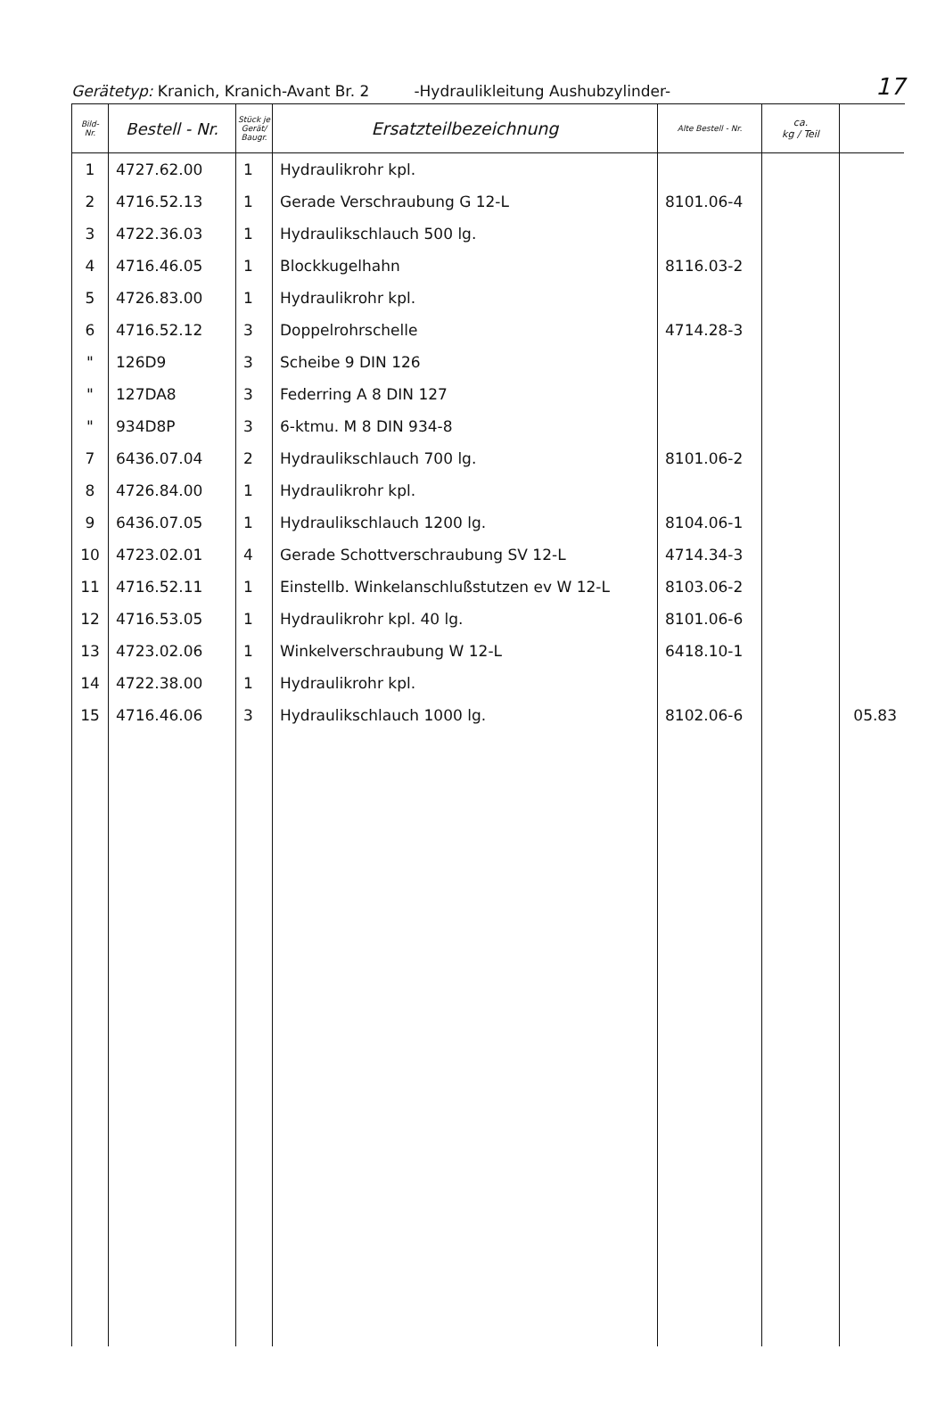Gerätetyp: Kranich, Kranich-Avant Br. 2 -Hydraulikleitung Aushubzylinder- 17
| Bild- Nr. | Bestell - Nr. | Stück je Gerät/ Baugr. | Ersatzteilbezeichnung | Alte Bestell - Nr. | ca. kg / Teil | |
| --- | --- | --- | --- | --- | --- | --- |
| 1 | 4727.62.00 | 1 | Hydraulikrohr kpl. | | | |
| 2 | 4716.52.13 | 1 | Gerade Verschraubung G 12-L | 8101.06-4 | | |
| 3 | 4722.36.03 | 1 | Hydraulikschlauch 500 lg. | | | |
| 4 | 4716.46.05 | 1 | Blockkugelhahn | 8116.03-2 | | |
| 5 | 4726.83.00 | 1 | Hydraulikrohr kpl. | | | |
| 6 | 4716.52.12 | 3 | Doppelrohrschelle | 4714.28-3 | | |
| " | 126D9 | 3 | Scheibe 9 DIN 126 | | | |
| " | 127DA8 | 3 | Federring A 8 DIN 127 | | | |
| " | 934D8P | 3 | 6-ktmu. M 8 DIN 934-8 | | | |
| 7 | 6436.07.04 | 2 | Hydraulikschlauch 700 lg. | 8101.06-2 | | |
| 8 | 4726.84.00 | 1 | Hydraulikrohr kpl. | | | |
| 9 | 6436.07.05 | 1 | Hydraulikschlauch 1200 lg. | 8104.06-1 | | |
| 10 | 4723.02.01 | 4 | Gerade Schottverschraubung SV 12-L | 4714.34-3 | | |
| 11 | 4716.52.11 | 1 | Einstellb. Winkelanschlußstutzen ev W 12-L | 8103.06-2 | | |
| 12 | 4716.53.05 | 1 | Hydraulikrohr kpl. 40 lg. | 8101.06-6 | | |
| 13 | 4723.02.06 | 1 | Winkelverschraubung W 12-L | 6418.10-1 | | |
| 14 | 4722.38.00 | 1 | Hydraulikrohr kpl. | | | |
| 15 | 4716.46.06 | 3 | Hydraulikschlauch 1000 lg. | 8102.06-6 | | 05.83 |